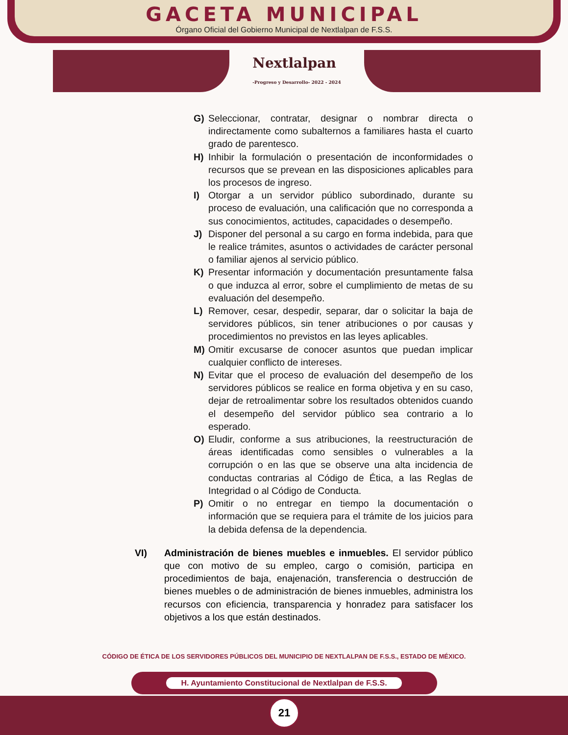GACETA MUNICIPAL
Órgano Oficial del Gobierno Municipal de Nextlalpan de F.S.S.
Nextlalpan
-Progreso y Desarrollo- 2022 - 2024
G) Seleccionar, contratar, designar o nombrar directa o indirectamente como subalternos a familiares hasta el cuarto grado de parentesco.
H) Inhibir la formulación o presentación de inconformidades o recursos que se prevean en las disposiciones aplicables para los procesos de ingreso.
I) Otorgar a un servidor público subordinado, durante su proceso de evaluación, una calificación que no corresponda a sus conocimientos, actitudes, capacidades o desempeño.
J) Disponer del personal a su cargo en forma indebida, para que le realice trámites, asuntos o actividades de carácter personal o familiar ajenos al servicio público.
K) Presentar información y documentación presuntamente falsa o que induzca al error, sobre el cumplimiento de metas de su evaluación del desempeño.
L) Remover, cesar, despedir, separar, dar o solicitar la baja de servidores públicos, sin tener atribuciones o por causas y procedimientos no previstos en las leyes aplicables.
M) Omitir excusarse de conocer asuntos que puedan implicar cualquier conflicto de intereses.
N) Evitar que el proceso de evaluación del desempeño de los servidores públicos se realice en forma objetiva y en su caso, dejar de retroalimentar sobre los resultados obtenidos cuando el desempeño del servidor público sea contrario a lo esperado.
O) Eludir, conforme a sus atribuciones, la reestructuración de áreas identificadas como sensibles o vulnerables a la corrupción o en las que se observe una alta incidencia de conductas contrarias al Código de Ética, a las Reglas de Integridad o al Código de Conducta.
P) Omitir o no entregar en tiempo la documentación o información que se requiera para el trámite de los juicios para la debida defensa de la dependencia.
VI) Administración de bienes muebles e inmuebles. El servidor público que con motivo de su empleo, cargo o comisión, participa en procedimientos de baja, enajenación, transferencia o destrucción de bienes muebles o de administración de bienes inmuebles, administra los recursos con eficiencia, transparencia y honradez para satisfacer los objetivos a los que están destinados.
CÓDIGO DE ÉTICA DE LOS SERVIDORES PÚBLICOS DEL MUNICIPIO DE NEXTLALPAN DE F.S.S., ESTADO DE MÉXICO.
H. Ayuntamiento Constitucional de Nextlalpan de F.S.S.
21